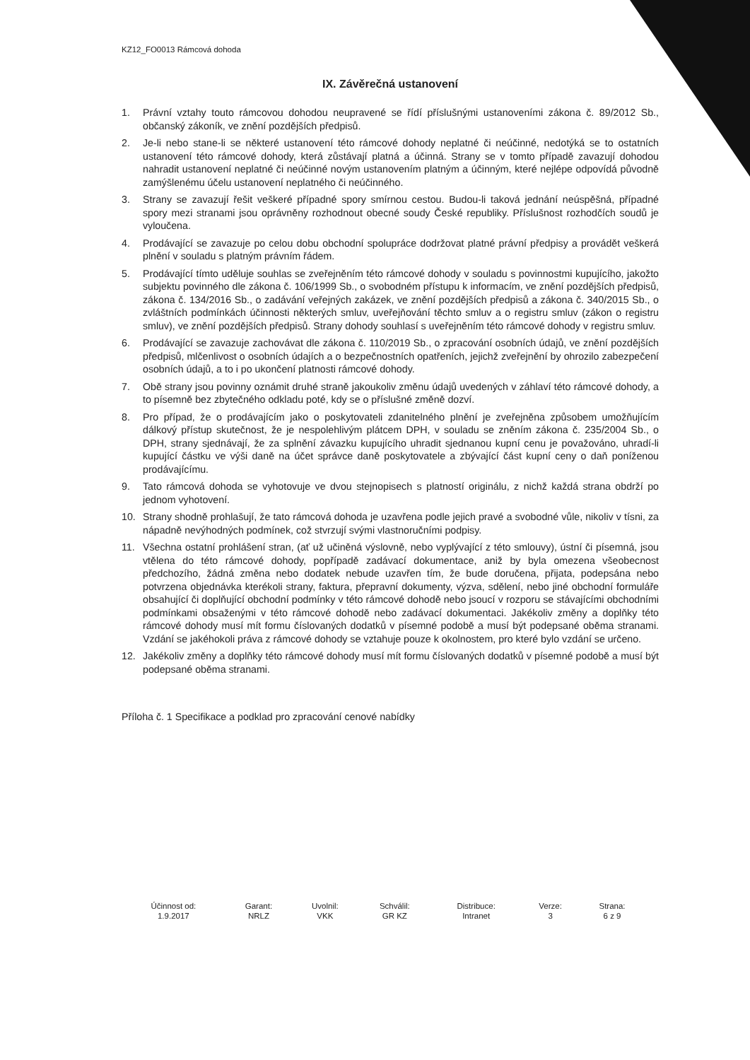KZ12_FO0013 Rámcová dohoda
IX. Závěrečná ustanovení
1. Právní vztahy touto rámcovou dohodou neupravené se řídí příslušnými ustanoveními zákona č. 89/2012 Sb., občanský zákoník, ve znění pozdějších předpisů.
2. Je-li nebo stane-li se některé ustanovení této rámcové dohody neplatné či neúčinné, nedotýká se to ostatních ustanovení této rámcové dohody, která zůstávají platná a účinná. Strany se v tomto případě zavazují dohodou nahradit ustanovení neplatné či neúčinné novým ustanovením platným a účinným, které nejlépe odpovídá původně zamýšlenému účelu ustanovení neplatného či neúčinného.
3. Strany se zavazují řešit veškeré případné spory smírnou cestou. Budou-li taková jednání neúspěšná, případné spory mezi stranami jsou oprávněny rozhodnout obecné soudy České republiky. Příslušnost rozhodčích soudů je vyloučena.
4. Prodávající se zavazuje po celou dobu obchodní spolupráce dodržovat platné právní předpisy a provádět veškerá plnění v souladu s platným právním řádem.
5. Prodávající tímto uděluje souhlas se zveřejněním této rámcové dohody v souladu s povinnostmi kupujícího, jakožto subjektu povinného dle zákona č. 106/1999 Sb., o svobodném přístupu k informacím, ve znění pozdějších předpisů, zákona č. 134/2016 Sb., o zadávání veřejných zakázek, ve znění pozdějších předpisů a zákona č. 340/2015 Sb., o zvláštních podmínkách účinnosti některých smluv, uveřejňování těchto smluv a o registru smluv (zákon o registru smluv), ve znění pozdějších předpisů. Strany dohody souhlasí s uveřejněním této rámcové dohody v registru smluv.
6. Prodávající se zavazuje zachovávat dle zákona č. 110/2019 Sb., o zpracování osobních údajů, ve znění pozdějších předpisů, mlčenlivost o osobních údajích a o bezpečnostních opatřeních, jejichž zveřejnění by ohrozilo zabezpečení osobních údajů, a to i po ukončení platnosti rámcové dohody.
7. Obě strany jsou povinny oznámit druhé straně jakoukoliv změnu údajů uvedených v záhlaví této rámcové dohody, a to písemně bez zbytečného odkladu poté, kdy se o příslušné změně dozví.
8. Pro případ, že o prodávajícím jako o poskytovateli zdanitelného plnění je zveřejněna způsobem umožňujícím dálkový přístup skutečnost, že je nespolehlivým plátcem DPH, v souladu se zněním zákona č. 235/2004 Sb., o DPH, strany sjednávají, že za splnění závazku kupujícího uhradit sjednanou kupní cenu je považováno, uhradí-li kupující částku ve výši daně na účet správce daně poskytovatele a zbývající část kupní ceny o daň poníženou prodávajícímu.
9. Tato rámcová dohoda se vyhotovuje ve dvou stejnopisech s platností originálu, z nichž každá strana obdrží po jednom vyhotovení.
10. Strany shodně prohlašují, že tato rámcová dohoda je uzavřena podle jejich pravé a svobodné vůle, nikoliv v tísni, za nápadně nevýhodných podmínek, což stvrzují svými vlastnoručními podpisy.
11. Všechna ostatní prohlášení stran, (ať už učiněná výslovně, nebo vyplývající z této smlouvy), ústní či písemná, jsou vtělena do této rámcové dohody, popřípadě zadávací dokumentace, aniž by byla omezena všeobecnost předchozího, žádná změna nebo dodatek nebude uzavřen tím, že bude doručena, přijata, podepsána nebo potvrzena objednávka kterékoli strany, faktura, přepravní dokumenty, výzva, sdělení, nebo jiné obchodní formuláře obsahující či doplňující obchodní podmínky v této rámcové dohodě nebo jsoucí v rozporu se stávajícími obchodními podmínkami obsaženými v této rámcové dohodě nebo zadávací dokumentaci. Jakékoliv změny a doplňky této rámcové dohody musí mít formu číslovaných dodatků v písemné podobě a musí být podepsané oběma stranami. Vzdání se jakéhokoli práva z rámcové dohody se vztahuje pouze k okolnostem, pro které bylo vzdání se určeno.
12. Jakékoliv změny a doplňky této rámcové dohody musí mít formu číslovaných dodatků v písemné podobě a musí být podepsané oběma stranami.
Příloha č. 1 Specifikace a podklad pro zpracování cenové nabídky
| Účinnost od: | Garant: | Uvolnil: | Schválil: | Distribuce: | Verze: | Strana: |
| 1.9.2017 | NRLZ | VKK | GR KZ | Intranet | 3 | 6 z 9 |